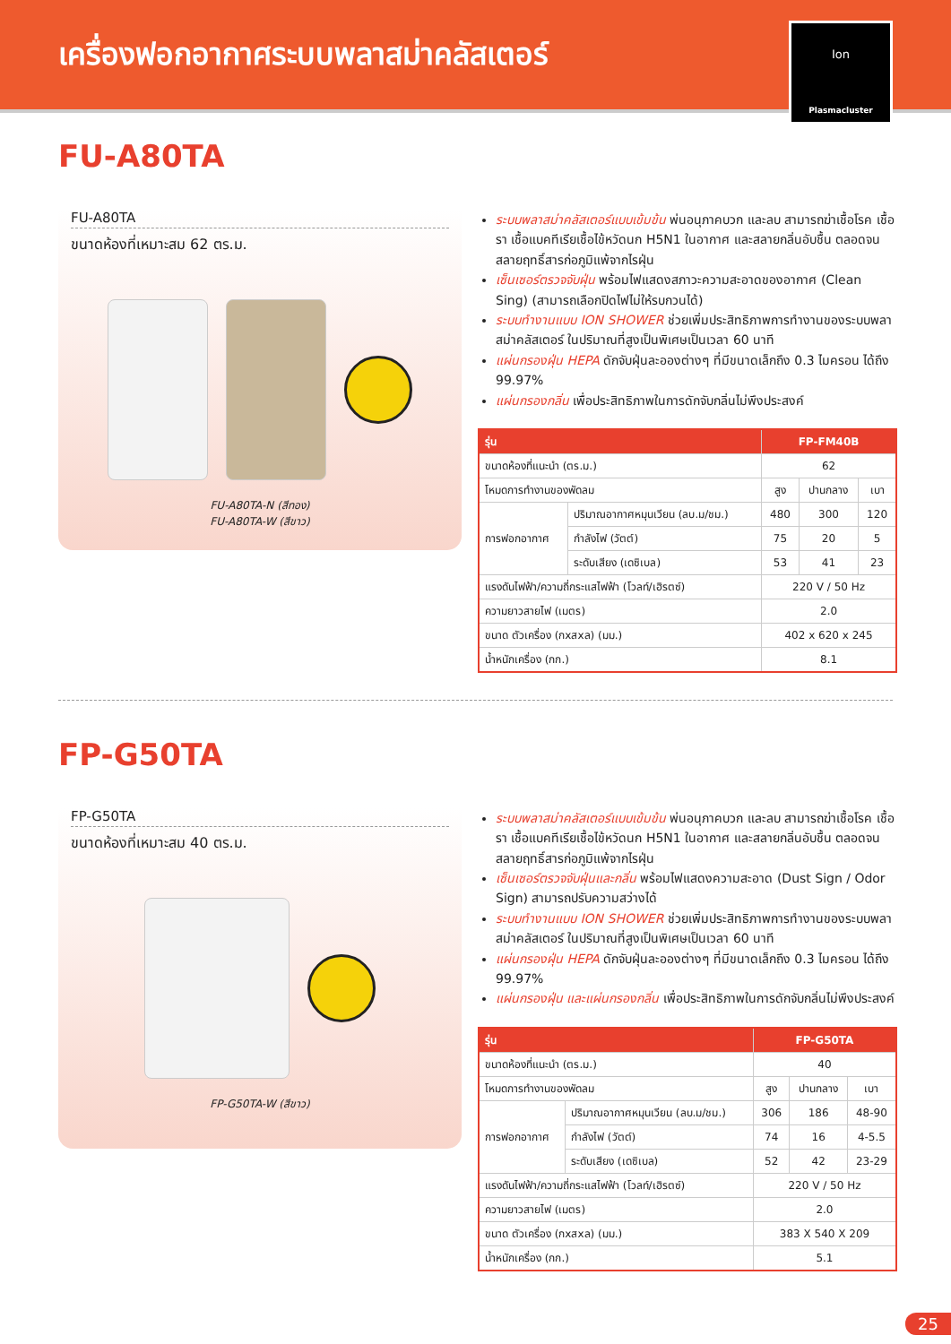เครื่องฟอกอากาศระบบพลาสม่าคลัสเตอร์
Ion
Plasmacluster
FU-A80TA
FU-A80TA
ขนาดห้องที่เหมาะสม 62 ตร.ม.
FU-A80TA-N (สีทอง)
FU-A80TA-W (สีขาว)
ระบบพลาสม่าคลัสเตอร์แบบเข้มข้น พ่นอนุภาคบวก และลบ สามารถฆ่าเชื้อโรค เชื้อรา เชื้อแบคทีเรียเชื้อไข้หวัดนก H5N1 ในอากาศ และสลายกลิ่นอับชื้น ตลอดจนสลายฤทธิ์สารก่อภูมิแพ้จากไรฝุ่น
เซ็นเซอร์ตรวจจับฝุ่น พร้อมไฟแสดงสภาวะความสะอาดของอากาศ (Clean Sing) (สามารถเลือกปิดไฟไม่ให้รบกวนได้)
ระบบทำงานแบบ ION SHOWER ช่วยเพิ่มประสิทธิภาพการทำงานของระบบพลาสม่าคลัสเตอร์ ในปริมาณที่สูงเป็นพิเศษเป็นเวลา 60 นาที
แผ่นกรองฝุ่น HEPA ดักจับฝุ่นละอองต่างๆ ที่มีขนาดเล็กถึง 0.3 ไมครอน ได้ถึง 99.97%
แผ่นกรองกลิ่น เพื่อประสิทธิภาพในการดักจับกลิ่นไม่พึงประสงค์
| รุ่น | | FP-FM40B | | |
| --- | --- | --- | --- | --- |
| ขนาดห้องที่แนะนำ (ตร.ม.) | | 62 | | |
| โหมดการทำงานของพัดลม | | สูง | ปานกลาง | เบา |
| การฟอกอากาศ | ปริมาณอากาศหมุนเวียน (ลบ.ม/ชม.) | 480 | 300 | 120 |
| | กำลังไฟ (วัตต์) | 75 | 20 | 5 |
| | ระดับเสียง (เดซิเบล) | 53 | 41 | 23 |
| แรงดันไฟฟ้า/ความถี่กระแสไฟฟ้า (โวลท์/เฮิรตซ์) | | 220 V / 50 Hz | | |
| ความยาวสายไฟ (เมตร) | | 2.0 | | |
| ขนาด ตัวเครื่อง (กxสxล) (มม.) | | 402 x 620 x 245 | | |
| น้ำหนักเครื่อง (กก.) | | 8.1 | | |
FP-G50TA
FP-G50TA
ขนาดห้องที่เหมาะสม 40 ตร.ม.
FP-G50TA-W (สีขาว)
ระบบพลาสม่าคลัสเตอร์แบบเข้มข้น พ่นอนุภาคบวก และลบ สามารถฆ่าเชื้อโรค เชื้อรา เชื้อแบคทีเรียเชื้อไข้หวัดนก H5N1 ในอากาศ และสลายกลิ่นอับชื้น ตลอดจนสลายฤทธิ์สารก่อภูมิแพ้จากไรฝุ่น
เซ็นเซอร์ตรวจจับฝุ่นและกลิ่น พร้อมไฟแสดงความสะอาด (Dust Sign / Odor Sign) สามารถปรับความสว่างได้
ระบบทำงานแบบ ION SHOWER ช่วยเพิ่มประสิทธิภาพการทำงานของระบบพลาสม่าคลัสเตอร์ ในปริมาณที่สูงเป็นพิเศษเป็นเวลา 60 นาที
แผ่นกรองฝุ่น HEPA ดักจับฝุ่นละอองต่างๆ ที่มีขนาดเล็กถึง 0.3 ไมครอน ได้ถึง 99.97%
แผ่นกรองฝุ่น และแผ่นกรองกลิ่น เพื่อประสิทธิภาพในการดักจับกลิ่นไม่พึงประสงค์
| รุ่น | | FP-G50TA | | |
| --- | --- | --- | --- | --- |
| ขนาดห้องที่แนะนำ (ตร.ม.) | | 40 | | |
| โหมดการทำงานของพัดลม | | สูง | ปานกลาง | เบา |
| การฟอกอากาศ | ปริมาณอากาศหมุนเวียน (ลบ.ม/ชม.) | 306 | 186 | 48-90 |
| | กำลังไฟ (วัตต์) | 74 | 16 | 4-5.5 |
| | ระดับเสียง (เดซิเบล) | 52 | 42 | 23-29 |
| แรงดันไฟฟ้า/ความถี่กระแสไฟฟ้า (โวลท์/เฮิรตซ์) | | 220 V / 50 Hz | | |
| ความยาวสายไฟ (เมตร) | | 2.0 | | |
| ขนาด ตัวเครื่อง (กxสxล) (มม.) | | 383 X 540 X 209 | | |
| น้ำหนักเครื่อง (กก.) | | 5.1 | | |
25